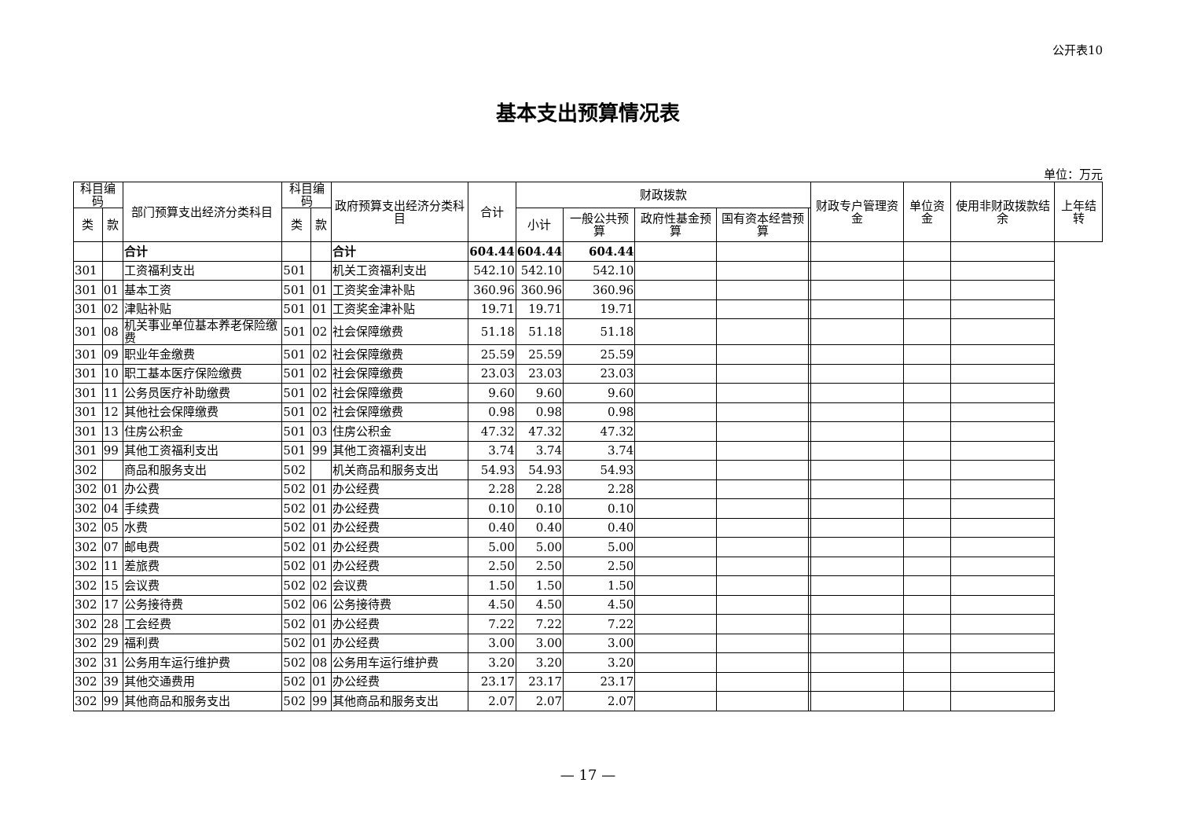公开表10
基本支出预算情况表
单位：万元
| 科目编码 | | 部门预算支出经济分类科目 | 科目编码 | | 政府预算支出经济分类科目 | 合计 | 财政拨款 | | | | | 财政专户管理资金 | 单位资金 | 使用非财政拨款结余 | 上年结转 |
| --- | --- | --- | --- | --- | --- | --- | --- | --- | --- | --- | --- | --- | --- | --- | --- |
| 类 | 款 | | 类 | 款 | | | 小计 | 一般公共预算 | 政府性基金预算 | 国有资本经营预算 | | | | | |
| | | 合计 | | | 合计 | 604.44 | 604.44 | 604.44 | | | | | | | |
| 301 | | 工资福利支出 | 501 | | 机关工资福利支出 | 542.10 | 542.10 | 542.10 | | | | | | | |
| 301 | 01 | 基本工资 | 501 | 01 | 工资奖金津补贴 | 360.96 | 360.96 | 360.96 | | | | | | | |
| 301 | 02 | 津贴补贴 | 501 | 01 | 工资奖金津补贴 | 19.71 | 19.71 | 19.71 | | | | | | | |
| 301 | 08 | 机关事业单位基本养老保险缴费 | 501 | 02 | 社会保障缴费 | 51.18 | 51.18 | 51.18 | | | | | | | |
| 301 | 09 | 职业年金缴费 | 501 | 02 | 社会保障缴费 | 25.59 | 25.59 | 25.59 | | | | | | | |
| 301 | 10 | 职工基本医疗保险缴费 | 501 | 02 | 社会保障缴费 | 23.03 | 23.03 | 23.03 | | | | | | | |
| 301 | 11 | 公务员医疗补助缴费 | 501 | 02 | 社会保障缴费 | 9.60 | 9.60 | 9.60 | | | | | | | |
| 301 | 12 | 其他社会保障缴费 | 501 | 02 | 社会保障缴费 | 0.98 | 0.98 | 0.98 | | | | | | | |
| 301 | 13 | 住房公积金 | 501 | 03 | 住房公积金 | 47.32 | 47.32 | 47.32 | | | | | | | |
| 301 | 99 | 其他工资福利支出 | 501 | 99 | 其他工资福利支出 | 3.74 | 3.74 | 3.74 | | | | | | | |
| 302 | | 商品和服务支出 | 502 | | 机关商品和服务支出 | 54.93 | 54.93 | 54.93 | | | | | | | |
| 302 | 01 | 办公费 | 502 | 01 | 办公经费 | 2.28 | 2.28 | 2.28 | | | | | | | |
| 302 | 04 | 手续费 | 502 | 01 | 办公经费 | 0.10 | 0.10 | 0.10 | | | | | | | |
| 302 | 05 | 水费 | 502 | 01 | 办公经费 | 0.40 | 0.40 | 0.40 | | | | | | | |
| 302 | 07 | 邮电费 | 502 | 01 | 办公经费 | 5.00 | 5.00 | 5.00 | | | | | | | |
| 302 | 11 | 差旅费 | 502 | 01 | 办公经费 | 2.50 | 2.50 | 2.50 | | | | | | | |
| 302 | 15 | 会议费 | 502 | 02 | 会议费 | 1.50 | 1.50 | 1.50 | | | | | | | |
| 302 | 17 | 公务接待费 | 502 | 06 | 公务接待费 | 4.50 | 4.50 | 4.50 | | | | | | | |
| 302 | 28 | 工会经费 | 502 | 01 | 办公经费 | 7.22 | 7.22 | 7.22 | | | | | | | |
| 302 | 29 | 福利费 | 502 | 01 | 办公经费 | 3.00 | 3.00 | 3.00 | | | | | | | |
| 302 | 31 | 公务用车运行维护费 | 502 | 08 | 公务用车运行维护费 | 3.20 | 3.20 | 3.20 | | | | | | | |
| 302 | 39 | 其他交通费用 | 502 | 01 | 办公经费 | 23.17 | 23.17 | 23.17 | | | | | | | |
| 302 | 99 | 其他商品和服务支出 | 502 | 99 | 其他商品和服务支出 | 2.07 | 2.07 | 2.07 | | | | | | | |
— 17 —